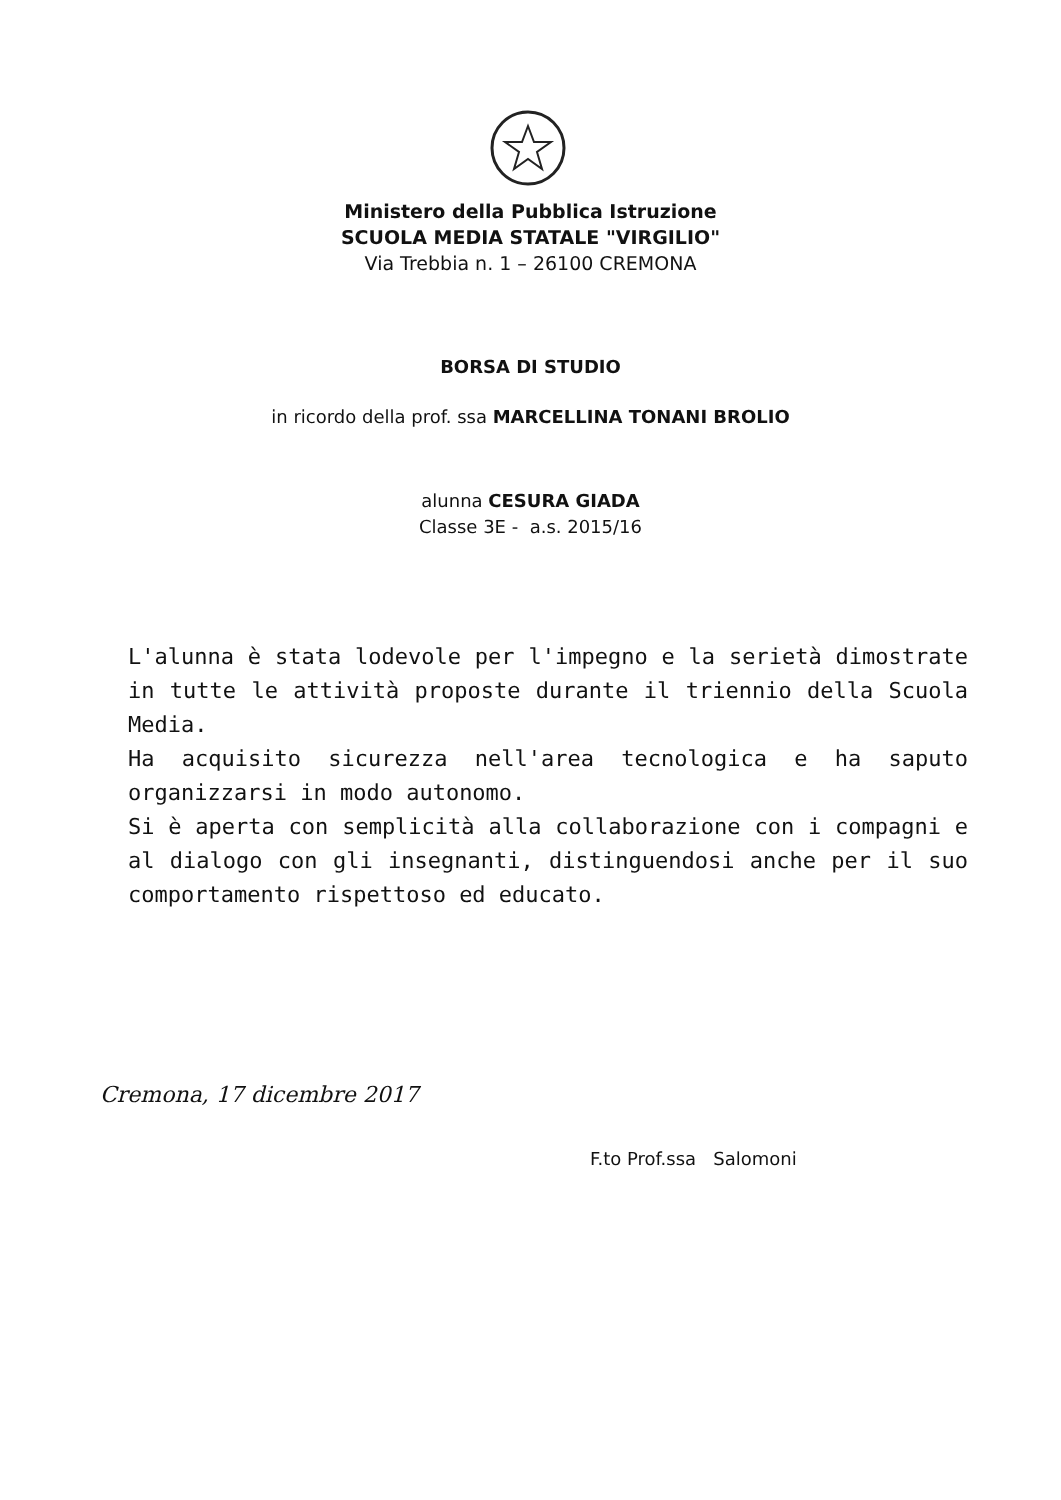Ministero della Pubblica Istruzione
SCUOLA MEDIA STATALE "VIRGILIO"
Via Trebbia n. 1 – 26100 CREMONA
BORSA DI STUDIO
in ricordo della prof. ssa MARCELLINA TONANI BROLIO
alunna CESURA GIADA
Classe 3E - a.s. 2015/16
L'alunna è stata lodevole per l'impegno e la serietà dimostrate in tutte le attività proposte durante il triennio della Scuola Media.
Ha acquisito sicurezza nell'area tecnologica e ha saputo organizzarsi in modo autonomo.
Si è aperta con semplicità alla collaborazione con i compagni e al dialogo con gli insegnanti, distinguendosi anche per il suo comportamento rispettoso ed educato.
Cremona, 17 dicembre 2017
F.to Prof.ssa Salomoni